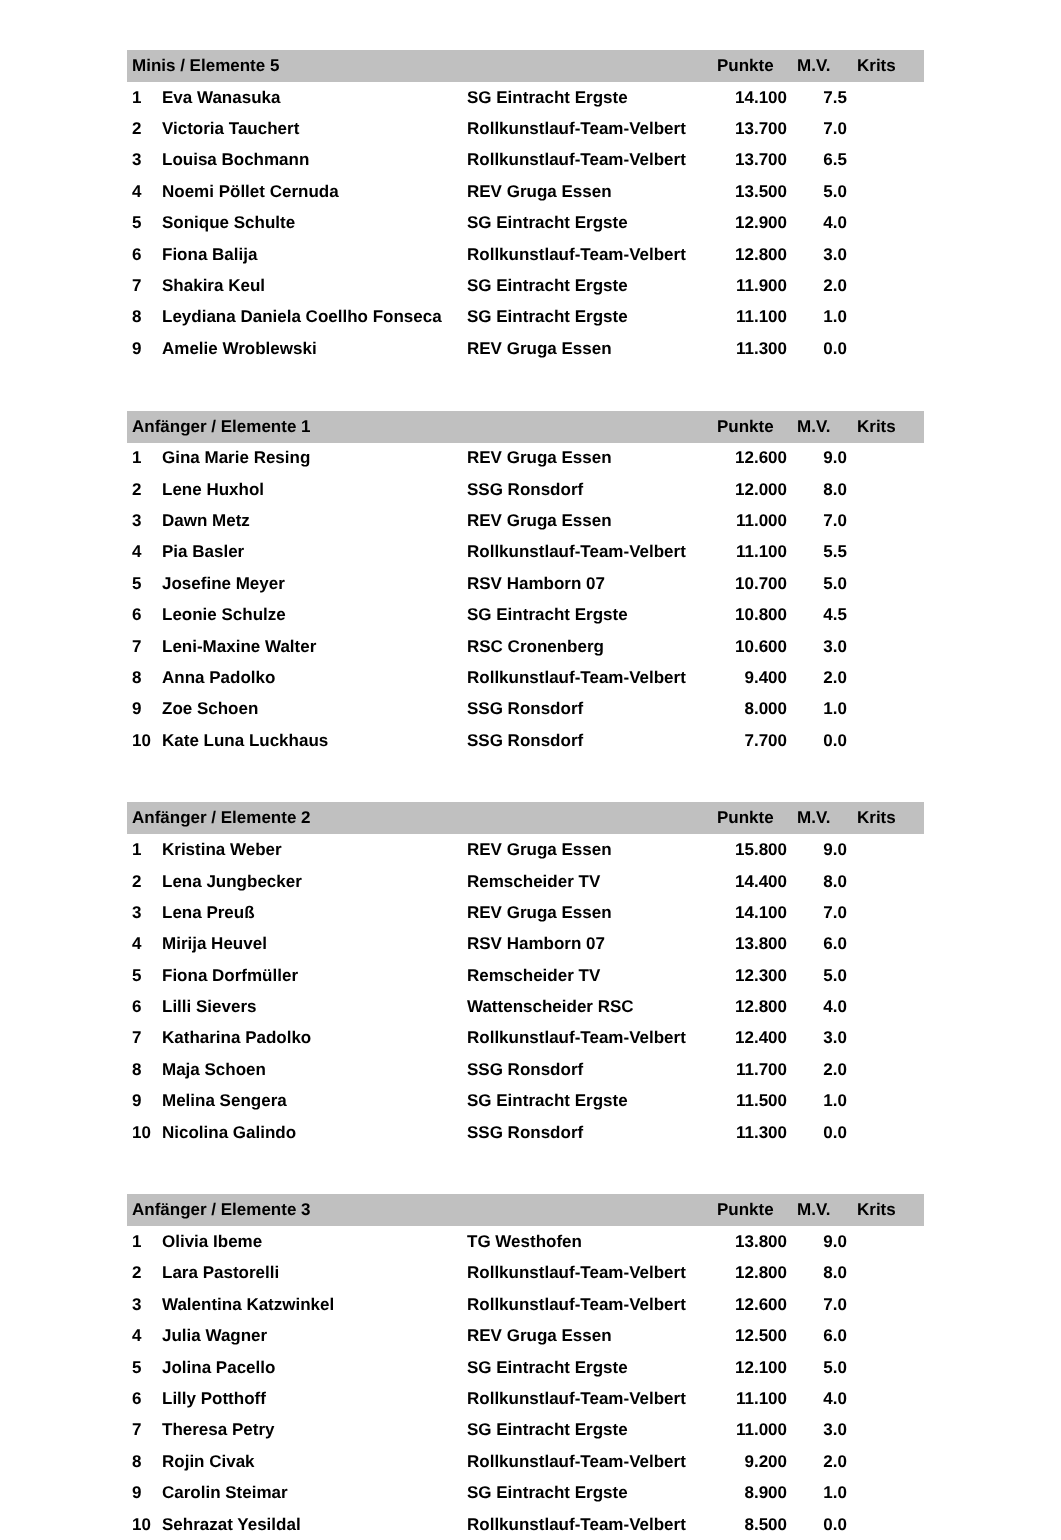| Minis / Elemente 5 | | | Punkte | M.V. | Krits |
| --- | --- | --- | --- | --- | --- |
| 1 | Eva Wanasuka | SG Eintracht Ergste | 14.100 | 7.5 | |
| 2 | Victoria Tauchert | Rollkunstlauf-Team-Velbert | 13.700 | 7.0 | |
| 3 | Louisa Bochmann | Rollkunstlauf-Team-Velbert | 13.700 | 6.5 | |
| 4 | Noemi Pöllet Cernuda | REV Gruga Essen | 13.500 | 5.0 | |
| 5 | Sonique Schulte | SG Eintracht Ergste | 12.900 | 4.0 | |
| 6 | Fiona Balija | Rollkunstlauf-Team-Velbert | 12.800 | 3.0 | |
| 7 | Shakira Keul | SG Eintracht Ergste | 11.900 | 2.0 | |
| 8 | Leydiana Daniela Coellho Fonseca | SG Eintracht Ergste | 11.100 | 1.0 | |
| 9 | Amelie Wroblewski | REV Gruga Essen | 11.300 | 0.0 | |
| Anfänger / Elemente 1 | | | Punkte | M.V. | Krits |
| --- | --- | --- | --- | --- | --- |
| 1 | Gina Marie Resing | REV Gruga Essen | 12.600 | 9.0 | |
| 2 | Lene Huxhol | SSG Ronsdorf | 12.000 | 8.0 | |
| 3 | Dawn Metz | REV Gruga Essen | 11.000 | 7.0 | |
| 4 | Pia Basler | Rollkunstlauf-Team-Velbert | 11.100 | 5.5 | |
| 5 | Josefine Meyer | RSV Hamborn 07 | 10.700 | 5.0 | |
| 6 | Leonie Schulze | SG Eintracht Ergste | 10.800 | 4.5 | |
| 7 | Leni-Maxine Walter | RSC Cronenberg | 10.600 | 3.0 | |
| 8 | Anna Padolko | Rollkunstlauf-Team-Velbert | 9.400 | 2.0 | |
| 9 | Zoe Schoen | SSG Ronsdorf | 8.000 | 1.0 | |
| 10 | Kate Luna Luckhaus | SSG Ronsdorf | 7.700 | 0.0 | |
| Anfänger / Elemente 2 | | | Punkte | M.V. | Krits |
| --- | --- | --- | --- | --- | --- |
| 1 | Kristina Weber | REV Gruga Essen | 15.800 | 9.0 | |
| 2 | Lena Jungbecker | Remscheider TV | 14.400 | 8.0 | |
| 3 | Lena Preuß | REV Gruga Essen | 14.100 | 7.0 | |
| 4 | Mirija Heuvel | RSV Hamborn 07 | 13.800 | 6.0 | |
| 5 | Fiona Dorfmüller | Remscheider TV | 12.300 | 5.0 | |
| 6 | Lilli Sievers | Wattenscheider RSC | 12.800 | 4.0 | |
| 7 | Katharina Padolko | Rollkunstlauf-Team-Velbert | 12.400 | 3.0 | |
| 8 | Maja Schoen | SSG Ronsdorf | 11.700 | 2.0 | |
| 9 | Melina Sengera | SG Eintracht Ergste | 11.500 | 1.0 | |
| 10 | Nicolina Galindo | SSG Ronsdorf | 11.300 | 0.0 | |
| Anfänger / Elemente 3 | | | Punkte | M.V. | Krits |
| --- | --- | --- | --- | --- | --- |
| 1 | Olivia Ibeme | TG Westhofen | 13.800 | 9.0 | |
| 2 | Lara Pastorelli | Rollkunstlauf-Team-Velbert | 12.800 | 8.0 | |
| 3 | Walentina Katzwinkel | Rollkunstlauf-Team-Velbert | 12.600 | 7.0 | |
| 4 | Julia Wagner | REV Gruga Essen | 12.500 | 6.0 | |
| 5 | Jolina Pacello | SG Eintracht Ergste | 12.100 | 5.0 | |
| 6 | Lilly Potthoff | Rollkunstlauf-Team-Velbert | 11.100 | 4.0 | |
| 7 | Theresa Petry | SG Eintracht Ergste | 11.000 | 3.0 | |
| 8 | Rojin Civak | Rollkunstlauf-Team-Velbert | 9.200 | 2.0 | |
| 9 | Carolin Steimar | SG Eintracht Ergste | 8.900 | 1.0 | |
| 10 | Sehrazat Yesildal | Rollkunstlauf-Team-Velbert | 8.500 | 0.0 | |